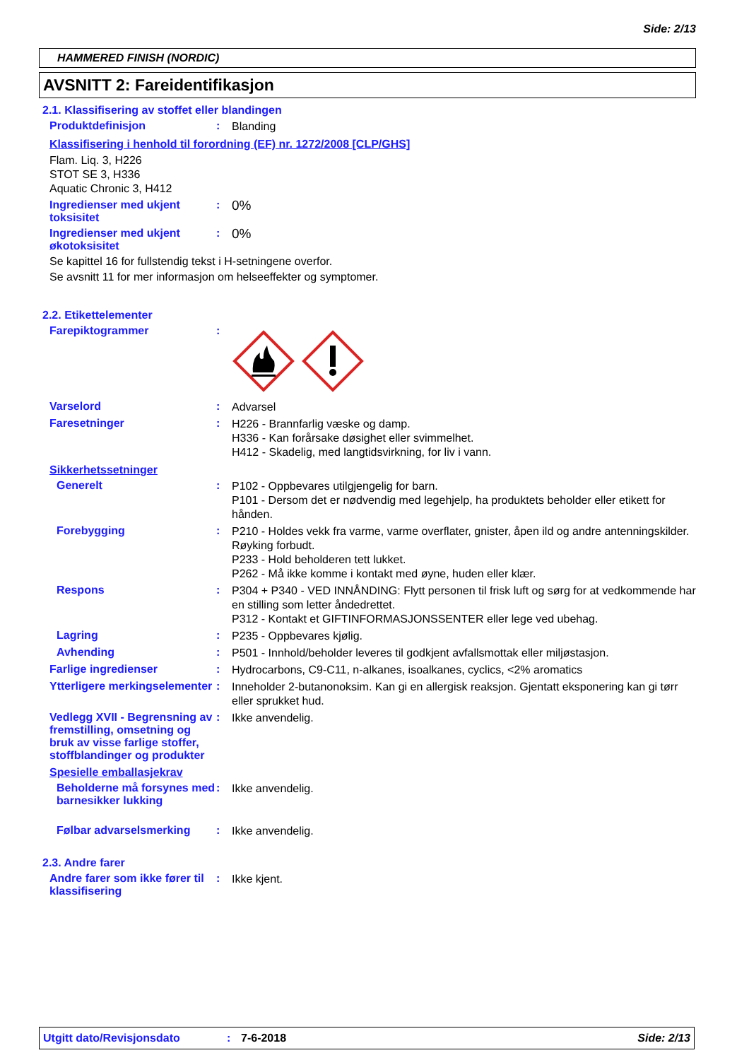Side: 2/13
HAMMERED FINISH (NORDIC)
AVSNITT 2: Fareidentifikasjon
2.1. Klassifisering av stoffet eller blandingen
Produktdefinisjon :
Blanding
Klassifisering i henhold til forordning (EF) nr. 1272/2008 [CLP/GHS]
Flam. Liq. 3, H226
STOT SE 3, H336
Aquatic Chronic 3, H412
Ingredienser med ukjent toksisitet
:
0%
Ingredienser med ukjent økotoksisitet
:
0%
Se kapittel 16 for fullstendig tekst i H-setningene overfor.
Se avsnitt 11 for mer informasjon om helseeffekter og symptomer.
2.2. Etikettelementer
Farepiktogrammer :
Varselord :
Advarsel
Faresetninger :
H226 - Brannfarlig væske og damp.
H336 - Kan forårsake døsighet eller svimmelhet.
H412 - Skadelig, med langtidsvirkning, for liv i vann.
Sikkerhetssetninger
Generelt :
P102 - Oppbevares utilgjengelig for barn.
P101 - Dersom det er nødvendig med legehjelp, ha produktets beholder eller etikett for hånden.
Forebygging :
P210 - Holdes vekk fra varme, varme overflater, gnister, åpen ild og andre antenningskilder. Røyking forbudt.
P233 - Hold beholderen tett lukket.
P262 - Må ikke komme i kontakt med øyne, huden eller klær.
Respons :
P304 + P340 - VED INNÅNDING: Flytt personen til frisk luft og sørg for at vedkommende har en stilling som letter åndedrettet.
P312 - Kontakt et GIFTINFORMASJONSSENTER eller lege ved ubehag.
Lagring :
P235 - Oppbevares kjølig.
Avhending :
P501 - Innhold/beholder leveres til godkjent avfallsmottak eller miljøstasjon.
Farlige ingredienser :
Hydrocarbons, C9-C11, n-alkanes, isoalkanes, cyclics, <2% aromatics
Ytterligere merkingselementer
:
Inneholder 2-butanonoksim. Kan gi en allergisk reaksjon. Gjentatt eksponering kan gi tørr eller sprukket hud.
Vedlegg XVII - Begrensning av fremstilling, omsetning og bruk av visse farlige stoffer, stoffblandinger og produkter
:
Ikke anvendelig.
Spesielle emballasjekrav
Beholderne må forsynes med barnesikker lukking
:
Ikke anvendelig.
Følbar advarselsmerking :
Ikke anvendelig.
2.3. Andre farer
Andre farer som ikke fører til klassifisering
:
Ikke kjent.
Utgitt dato/Revisjonsdato: 7-6-2018 Side: 2/13